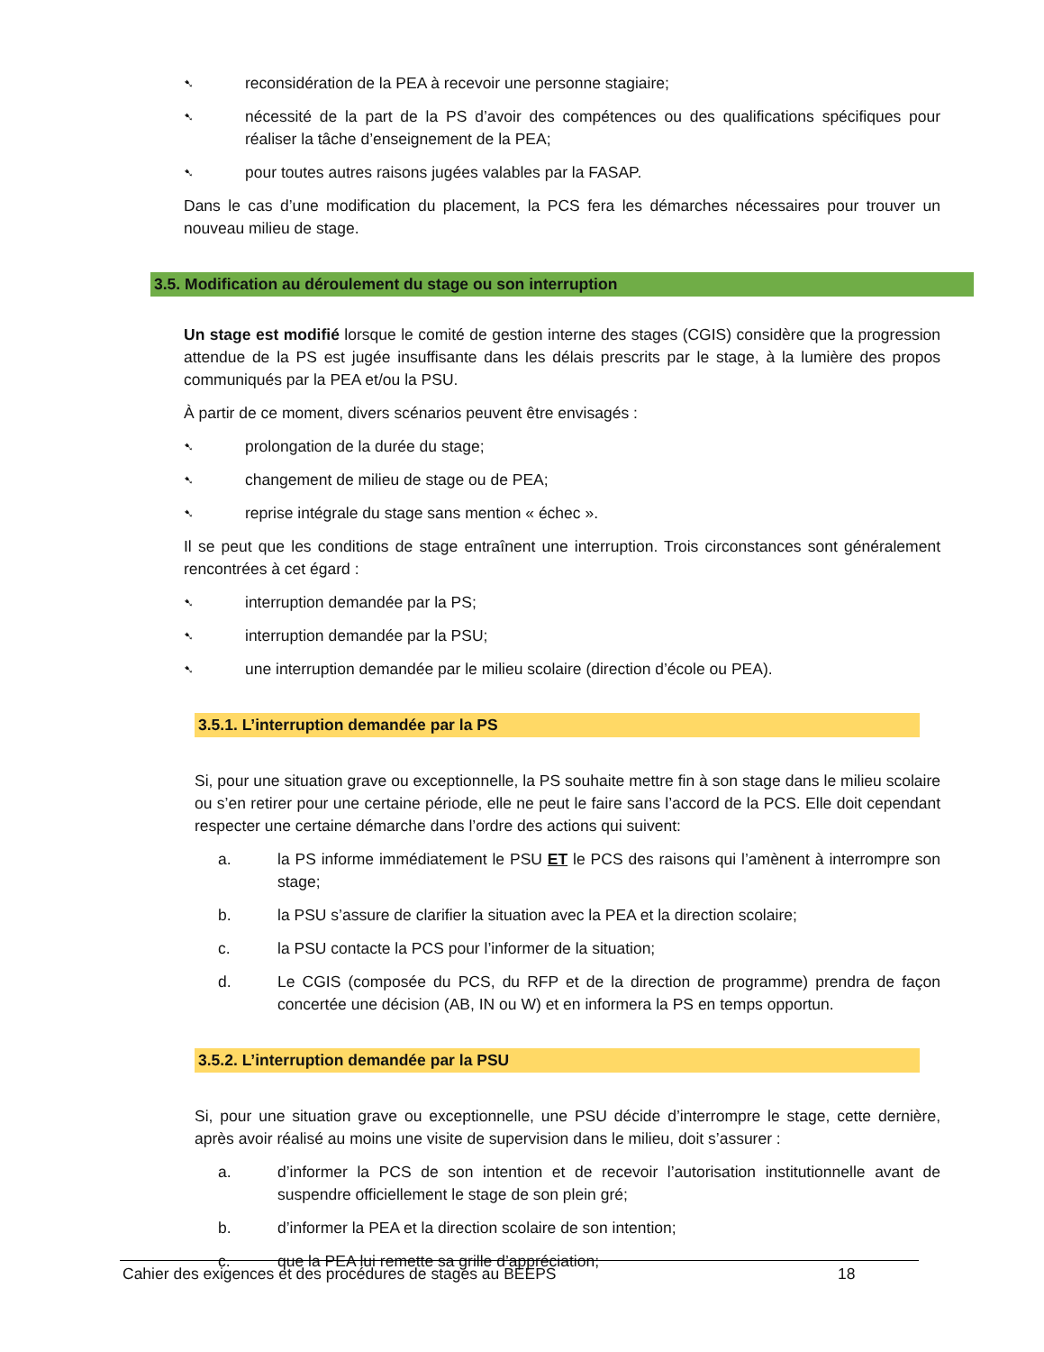➷ reconsidération de la PEA à recevoir une personne stagiaire;
➷ nécessité de la part de la PS d’avoir des compétences ou des qualifications spécifiques pour réaliser la tâche d’enseignement de la PEA;
➷ pour toutes autres raisons jugées valables par la FASAP.
Dans le cas d’une modification du placement, la PCS fera les démarches nécessaires pour trouver un nouveau milieu de stage.
3.5. Modification au déroulement du stage ou son interruption
Un stage est modifié lorsque le comité de gestion interne des stages (CGIS) considère que la progression attendue de la PS est jugée insuffisante dans les délais prescrits par le stage, à la lumière des propos communiqués par la PEA et/ou la PSU.
À partir de ce moment, divers scénarios peuvent être envisagés :
➷ prolongation de la durée du stage;
➷ changement de milieu de stage ou de PEA;
➷ reprise intégrale du stage sans mention « échec ».
Il se peut que les conditions de stage entraînent une interruption. Trois circonstances sont généralement rencontrées à cet égard :
➷ interruption demandée par la PS;
➷ interruption demandée par la PSU;
➷ une interruption demandée par le milieu scolaire (direction d’école ou PEA).
3.5.1. L’interruption demandée par la PS
Si, pour une situation grave ou exceptionnelle, la PS souhaite mettre fin à son stage dans le milieu scolaire ou s’en retirer pour une certaine période, elle ne peut le faire sans l’accord de la PCS. Elle doit cependant respecter une certaine démarche dans l’ordre des actions qui suivent:
a. la PS informe immédiatement le PSU ET le PCS des raisons qui l’amènent à interrompre son stage;
b. la PSU s’assure de clarifier la situation avec la PEA et la direction scolaire;
c. la PSU contacte la PCS pour l’informer de la situation;
d. Le CGIS (composée du PCS, du RFP et de la direction de programme) prendra de façon concertée une décision (AB, IN ou W) et en informera la PS en temps opportun.
3.5.2. L’interruption demandée par la PSU
Si, pour une situation grave ou exceptionnelle, une PSU décide d’interrompre le stage, cette dernière, après avoir réalisé au moins une visite de supervision dans le milieu, doit s’assurer :
a. d’informer la PCS de son intention et de recevoir l’autorisation institutionnelle avant de suspendre officiellement le stage de son plein gré;
b. d’informer la PEA et la direction scolaire de son intention;
c. que la PEA lui remette sa grille d’appréciation;
Cahier des exigences et des procédures de stages au BEEPS 18